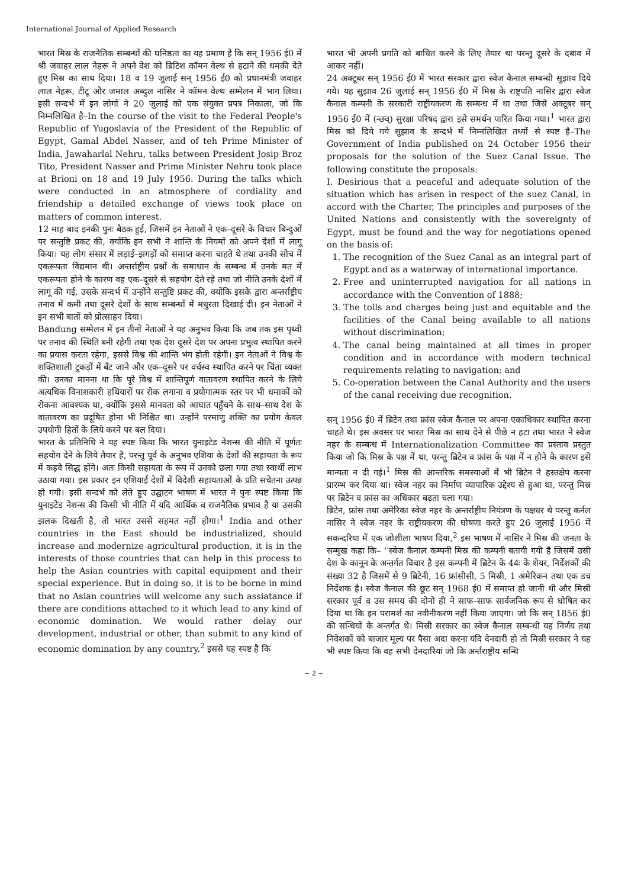International Journal of Applied Research
भारत मिस्र के राजनैतिक सम्बन्धों की घनिष्ठता का यह प्रमाण है कि सन् 1956 ई0 में श्री जवाहर लाल नेहरू ने अपने देश को ब्रिटिश कॉमन वेल्थ से हटाने की धमकी देते हुए मिस्र का साथ दिया। 18 व 19 जुलाई सन् 1956 ई0 को प्रधानमंत्री जवाहर लाल नेहरू, टीटू और जमाल अब्दुल नासिर ने कॉमन वेल्थ सम्मेलन में भाग लिया। इसी सन्दर्भ में इन लोगों ने 20 जुलाई को एक संयुक्त प्रपत्र निकाला, जो कि निम्नलिखित है–In the course of the visit to the Federal People's Republic of Yugoslavia of the President of the Republic of Egypt, Gamal Abdel Nasser, and of teh Prime Minister of India, Jawaharlal Nehru, talks between President Josip Broz Tito, President Nasser and Prime Minister Nehru took place at Brioni on 18 and 19 July 1956. During the talks which were conducted in an atmosphere of cordiality and friendship a detailed exchange of views took place on matters of common interest.
12 माह बाद इनकी पुनः बैठक हुई, जिसमें इन नेताओं ने एक–दूसरे के विचार बिन्दुओं पर सन्तुष्टि प्रकट की, क्योंकि इन सभी ने शान्ति के नियमों को अपने देशों में लागू किया। यह लोग संसार में लड़ाई–झगड़ों को समाप्त करना चाहते थे तथा उनकी सोच में एकरूपता विद्यमान थी। अन्तर्राष्ट्रीय प्रश्नों के समाधान के सम्बन्ध में उनके मत में एकरूपता होने के कारण वह एक–दूसरे से सहयोग देते रहे तथा जो नीति उनके देशों में लागू की गई, उसके सन्दर्भ में उन्होंने सन्तुष्टि प्रकट की, क्योंकि इसके द्वारा अन्तर्राष्ट्रीय तनाव में कमी तथा दूसरे देशों के साथ सम्बन्धों में मधुरता दिखाई दी। इन नेताओं ने इन सभी बातों को प्रोत्साहन दिया।
Bandung सम्मेलन में इन तीनों नेताओं ने यह अनुभव किया कि जब तक इस पृथ्वी पर तनाव की स्थिति बनी रहेगी तथा एक देश दूसरे देश पर अपना प्रभुत्व स्थापित करने का प्रयास करता रहेगा, इससे विश्व की शान्ति भंग होती रहेगी। इन नेताओं ने विश्व के शक्तिशाली टुकड़ों में बँट जाने और एक–दूसरे पर वर्चस्व स्थापित करने पर चिंता व्यक्त की। उनका मानना था कि पूरे विश्व में शान्तिपूर्ण वातावरण स्थापित करने के लिये अत्यधिक विनाशकारी हथियारों पर रोक लगाना व प्रयोगात्मक स्तर पर भी धमाकों को रोकना आवश्यक था, क्योंकि इससे मानवता को आघात पहुँचने के साथ–साथ देश के वातावरण का प्रदूषित होना भी निश्चित था। उन्होंने परमाणु शक्ति का प्रयोग केवल उपयोगी हितों के लिये करने पर बल दिया।
भारत के प्रतिनिधि ने यह स्पष्ट किया कि भारत युनाइटेड नेशन्स की नीति में पूर्णतः सहयोग देने के लिये तैयार है, परन्तु पूर्व के अनुभव एशिया के देशों की सहायता के रूप में कड़वे सिद्ध होंगे। अतः किसी सहायता के रूप में उनको छला गया तथा स्वार्थी लाभ उठाया गया। इस प्रकार इन एशियाई देशों में विदेशी सहायताओं के प्रति सचेतना उत्पन्न हो गयी। इसी सन्दर्भ को लेते हुए उद्घाटन भाषण में भारत ने पुनः स्पष्ट किया कि युनाइटेड नेशन्स की किसी भी नीति में यदि आर्थिक व राजनैतिक प्रभाव है या उसकी झलक दिखती है, तो भारत उससे सहमत नहीं होगा।<sup>1</sup> India and other countries in the East should be industrialized, should increase and modernize agricultural production, it is in the interests of those countries that can help in this process to help the Asian countries with capital equipment and their special experience. But in doing so, it is to be borne in mind that no Asian countries will welcome any such assiatance if there are conditions attached to it which lead to any kind of economic domination. We would rather delay our development, industrial or other, than submit to any kind of economic domination by any country.<sup>2</sup> इससे यह स्पष्ट है कि
भारत भी अपनी प्रगति को बाधित करने के लिए तैयार था परन्तु दूसरे के दबाव में आकर नहीं।
24 अक्टूबर सन् 1956 ई0 में भारत सरकार द्वारा स्वेज कैनाल सम्बन्धी सुझाव दिये गये। यह सुझाव 26 जुलाई सन् 1956 ई0 में मिस्र के राष्ट्रपति नासिर द्वारा स्वेज कैनाल कम्पनी के सरकारी राष्ट्रीयकरण के सम्बन्ध में था तथा जिसे अक्टूबर सन् 1956 ई0 में (न्छव्) सुरक्षा परिषद द्वारा इसे समर्थन पारित किया गया।<sup>1</sup> भारत द्वारा मिस्र को दिये गये सुझाव के सन्दर्भ में निम्नलिखित तथ्यों से स्पष्ट है–The Government of India published on 24 October 1956 their proposals for the solution of the Suez Canal Issue. The following constitute the proposals:
I. Desirious that a peaceful and adequate solution of the situation which has arisen in respect of the suez Canal, in accord with the Charter, The principles and purposes of the United Nations and consistently with the sovereignty of Egypt, must be found and the way for negotiations opened on the basis of:
1. The recognition of the Suez Canal as an integral part of Egypt and as a waterway of international importance.
2. Free and uninterrupted navigation for all nations in accordance with the Convention of 1888;
3. The tolls and charges being just and equitable and the facilities of the Canal being available to all nations without discrimination;
4. The canal being maintained at all times in proper condition and in accordance with modern technical requirements relating to navigation; and
5. Co-operation between the Canal Authority and the users of the canal receiving due recognition.
सन् 1956 ई0 में ब्रिटेन तथा फ्रांस स्वेज कैनाल पर अपना एकाधिकार स्थापित करना चाहते थे। इस अवसर पर भारत मिस्र का साथ देने से पीछे न हटा तथा भारत ने स्वेज नहर के सम्बन्ध में Internationalization Committee का प्रस्ताव प्रस्तुत किया जो कि मिस्र के पक्ष में था, परन्तु ब्रिटेन व फ्रांस के पक्ष में न होने के कारण इसे मान्यता न दी गई।<sup>1</sup> मिस्र की आन्तरिक समस्याओं में भी ब्रिटेन ने हस्तक्षेप करना प्रारम्भ कर दिया था। स्वेज नहर का निर्माण व्यापारिक उद्देश्य से हुआ था, परन्तु मिस्र पर ब्रिटेन व फ्रांस का अधिकार बढ़ता चला गया।
ब्रिटेन, फ्रांस तथा अमेरिका स्वेज नहर के अन्तर्राष्ट्रीय नियंत्रण के पक्षधर थे परन्तु कर्नल नासिर ने स्वेज नहर के राष्ट्रीयकरण की घोषणा करते हुए 26 जुलाई 1956 में सकन्दरिया में एक जोशीला भाषण दिया,<sup>2</sup> इस भाषण में नासिर ने मिस्र की जनता के सम्मुख कहा कि– ''स्वेज कैनाल कम्पनी मिस्र की कम्पनी बतायी गयी है जिसमें उसी देश के कानून के अन्तर्गत विचार है इस कम्पनी में ब्रिटेन के 44ः के शेयर, निर्देशकों की संख्या 32 है जिसमें से 9 ब्रिटेनी, 16 फ्रांसीसी, 5 मिस्री, 1 अमेरिकन तथा एक डच निर्देशक है। स्वेज कैनाल की छूट सन् 1968 ई0 में समाप्त हो जानी थी और मिस्री सरकार पूर्व व उस समय की दोनो ही ने साफ–साफ सार्वजनिक रूप से घोषित कर दिया था कि इन परामर्श का नवीनीकरण नहीं किया जाएगा। जो कि सन् 1856 ई0 की सन्धियों के अन्तर्गत थे। मिस्री सरकार का स्वेज कैनाल सम्बन्धी यह निर्णय तथा निवेशकों को बाजार मूल्य पर पैसा अदा करना यदि देनदारी हो तो मिस्री सरकार ने यह भी स्पष्ट किया कि वह सभी देनदारियां जो कि अर्न्तराष्ट्रीय सन्धि
~ 2 ~